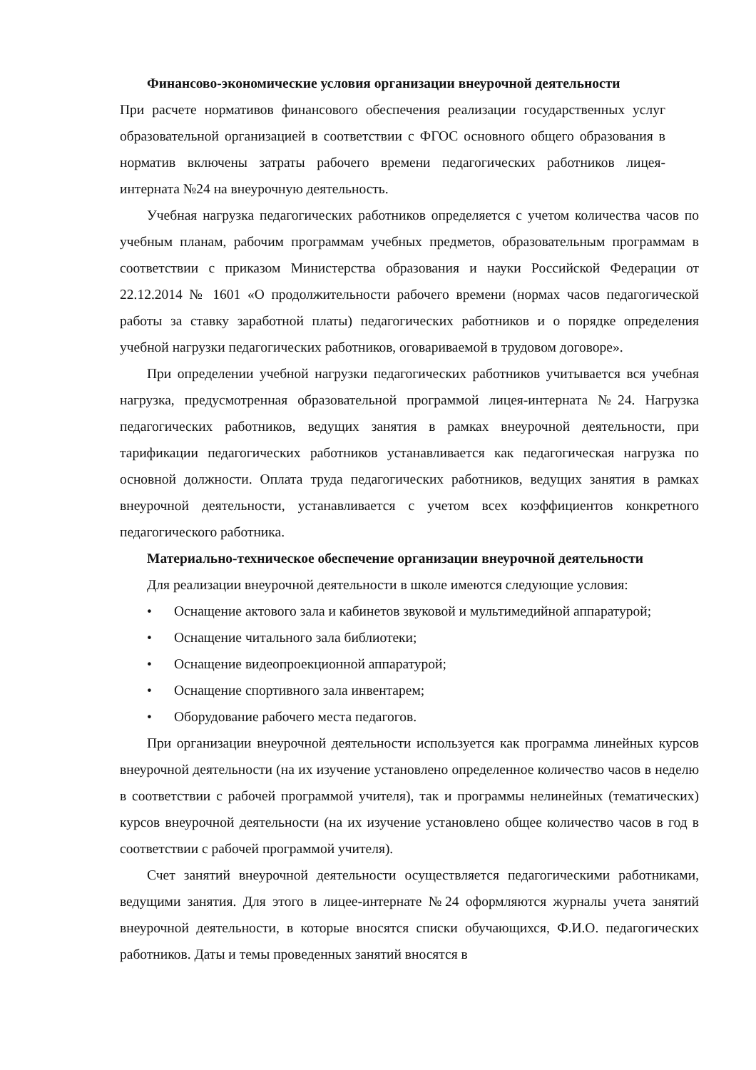Финансово-экономические условия организации внеурочной деятельности
При расчете нормативов финансового обеспечения реализации государственных услуг образовательной организацией в соответствии с ФГОС основного общего образования в норматив включены затраты рабочего времени педагогических работников лицея-интерната №24 на внеурочную деятельность.
Учебная нагрузка педагогических работников определяется с учетом количества часов по учебным планам, рабочим программам учебных предметов, образовательным программам в соответствии с приказом Министерства образования и науки Российской Федерации от 22.12.2014 № 1601 «О продолжительности рабочего времени (нормах часов педагогической работы за ставку заработной платы) педагогических работников и о порядке определения учебной нагрузки педагогических работников, оговариваемой в трудовом договоре».
При определении учебной нагрузки педагогических работников учитывается вся учебная нагрузка, предусмотренная образовательной программой лицея-интерната №24. Нагрузка педагогических работников, ведущих занятия в рамках внеурочной деятельности, при тарификации педагогических работников устанавливается как педагогическая нагрузка по основной должности. Оплата труда педагогических работников, ведущих занятия в рамках внеурочной деятельности, устанавливается с учетом всех коэффициентов конкретного педагогического работника.
Материально-техническое обеспечение организации внеурочной деятельности
Для реализации внеурочной деятельности в школе имеются следующие условия:
• Оснащение актового зала и кабинетов звуковой и мультимедийной аппаратурой;
• Оснащение читального зала библиотеки;
• Оснащение видеопроекционной аппаратурой;
• Оснащение спортивного зала инвентарем;
• Оборудование рабочего места педагогов.
При организации внеурочной деятельности используется как программа линейных курсов внеурочной деятельности (на их изучение установлено определенное количество часов в неделю в соответствии с рабочей программой учителя), так и программы нелинейных (тематических) курсов внеурочной деятельности (на их изучение установлено общее количество часов в год в соответствии с рабочей программой учителя).
Счет занятий внеурочной деятельности осуществляется педагогическими работниками, ведущими занятия. Для этого в лицее-интернате №24 оформляются журналы учета занятий внеурочной деятельности, в которые вносятся списки обучающихся, Ф.И.О. педагогических работников. Даты и темы проведенных занятий вносятся в